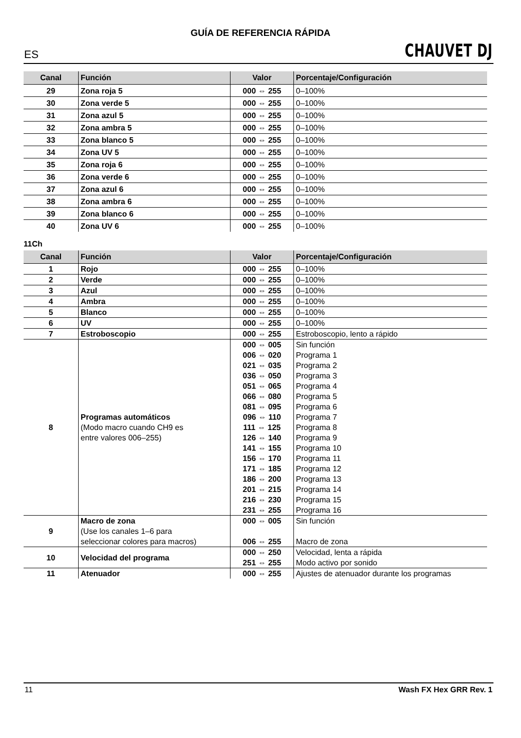GUÍA DE REFERENCIA RÁPIDA
ES CHAUVET DJ
| Canal | Función | Valor | Porcentaje/Configuración |
| --- | --- | --- | --- |
| 29 | Zona roja 5 | 000 ⇔ 255 | 0–100% |
| 30 | Zona verde 5 | 000 ⇔ 255 | 0–100% |
| 31 | Zona azul 5 | 000 ⇔ 255 | 0–100% |
| 32 | Zona ambra 5 | 000 ⇔ 255 | 0–100% |
| 33 | Zona blanco 5 | 000 ⇔ 255 | 0–100% |
| 34 | Zona UV 5 | 000 ⇔ 255 | 0–100% |
| 35 | Zona roja 6 | 000 ⇔ 255 | 0–100% |
| 36 | Zona verde 6 | 000 ⇔ 255 | 0–100% |
| 37 | Zona azul 6 | 000 ⇔ 255 | 0–100% |
| 38 | Zona ambra 6 | 000 ⇔ 255 | 0–100% |
| 39 | Zona blanco 6 | 000 ⇔ 255 | 0–100% |
| 40 | Zona UV 6 | 000 ⇔ 255 | 0–100% |
11Ch
| Canal | Función | Valor | Porcentaje/Configuración |
| --- | --- | --- | --- |
| 1 | Rojo | 000 ⇔ 255 | 0–100% |
| 2 | Verde | 000 ⇔ 255 | 0–100% |
| 3 | Azul | 000 ⇔ 255 | 0–100% |
| 4 | Ambra | 000 ⇔ 255 | 0–100% |
| 5 | Blanco | 000 ⇔ 255 | 0–100% |
| 6 | UV | 000 ⇔ 255 | 0–100% |
| 7 | Estroboscopio | 000 ⇔ 255 | Estroboscopio, lento a rápido |
| 8 | Programas automáticos (Modo macro cuando CH9 es entre valores 006–255) | 000 ⇔ 005 006 ⇔ 020 021 ⇔ 035 036 ⇔ 050 051 ⇔ 065 066 ⇔ 080 081 ⇔ 095 096 ⇔ 110 111 ⇔ 125 126 ⇔ 140 141 ⇔ 155 156 ⇔ 170 171 ⇔ 185 186 ⇔ 200 201 ⇔ 215 216 ⇔ 230 231 ⇔ 255 | Sin función Programa 1 Programa 2 Programa 3 Programa 4 Programa 5 Programa 6 Programa 7 Programa 8 Programa 9 Programa 10 Programa 11 Programa 12 Programa 13 Programa 14 Programa 15 Programa 16 |
| 9 | Macro de zona (Use los canales 1–6 para seleccionar colores para macros) | 000 ⇔ 005 006 ⇔ 255 | Sin función Macro de zona |
| 10 | Velocidad del programa | 000 ⇔ 250 251 ⇔ 255 | Velocidad, lenta a rápida Modo activo por sonido |
| 11 | Atenuador | 000 ⇔ 255 | Ajustes de atenuador durante los programas |
11 Wash FX Hex GRR Rev. 1